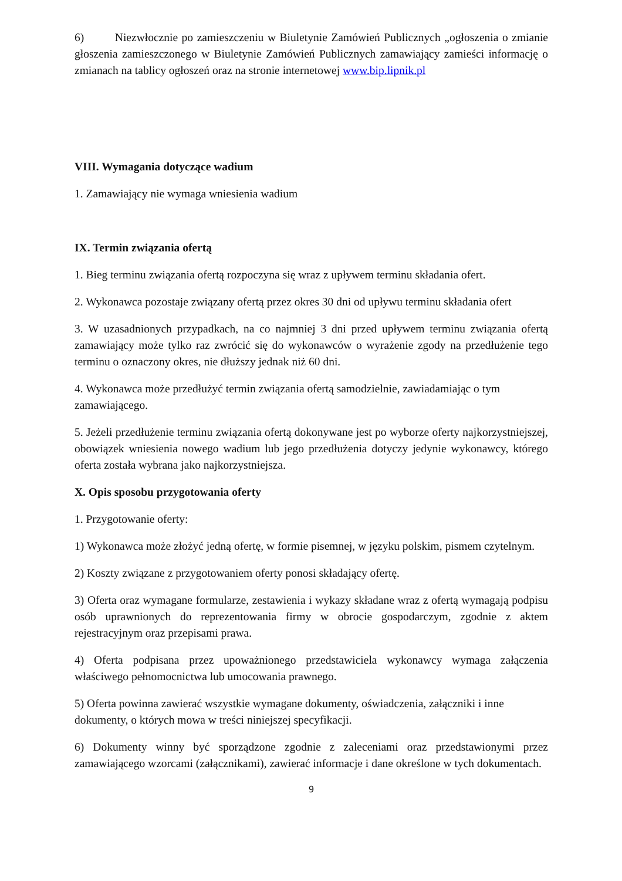6) Niezwłocznie po zamieszczeniu w Biuletynie Zamówień Publicznych „ogłoszenia o zmianie głoszenia zamieszczonego w Biuletynie Zamówień Publicznych zamawiający zamieści informację o zmianach na tablicy ogłoszeń oraz na stronie internetowej www.bip.lipnik.pl
VIII. Wymagania dotyczące wadium
1. Zamawiający nie wymaga wniesienia wadium
IX. Termin związania ofertą
1. Bieg terminu związania ofertą rozpoczyna się wraz z upływem terminu składania ofert.
2. Wykonawca pozostaje związany ofertą przez okres 30 dni od upływu terminu składania ofert
3. W uzasadnionych przypadkach, na co najmniej 3 dni przed upływem terminu związania ofertą zamawiający może tylko raz zwrócić się do wykonawców o wyrażenie zgody na przedłużenie tego terminu o oznaczony okres, nie dłuższy jednak niż 60 dni.
4. Wykonawca może przedłużyć termin związania ofertą samodzielnie, zawiadamiając o tym zamawiającego.
5. Jeżeli przedłużenie terminu związania ofertą dokonywane jest po wyborze oferty najkorzystniejszej, obowiązek wniesienia nowego wadium lub jego przedłużenia dotyczy jedynie wykonawcy, którego oferta została wybrana jako najkorzystniejsza.
X. Opis sposobu przygotowania oferty
1. Przygotowanie oferty:
1) Wykonawca może złożyć jedną ofertę, w formie pisemnej, w języku polskim, pismem czytelnym.
2) Koszty związane z przygotowaniem oferty ponosi składający ofertę.
3) Oferta oraz wymagane formularze, zestawienia i wykazy składane wraz z ofertą wymagają podpisu osób uprawnionych do reprezentowania firmy w obrocie gospodarczym, zgodnie z aktem rejestracyjnym oraz przepisami prawa.
4) Oferta podpisana przez upoważnionego przedstawiciela wykonawcy wymaga załączenia właściwego pełnomocnictwa lub umocowania prawnego.
5) Oferta powinna zawierać wszystkie wymagane dokumenty, oświadczenia, załączniki i inne dokumenty, o których mowa w treści niniejszej specyfikacji.
6) Dokumenty winny być sporządzone zgodnie z zaleceniami oraz przedstawionymi przez zamawiającego wzorcami (załącznikami), zawierać informacje i dane określone w tych dokumentach.
9